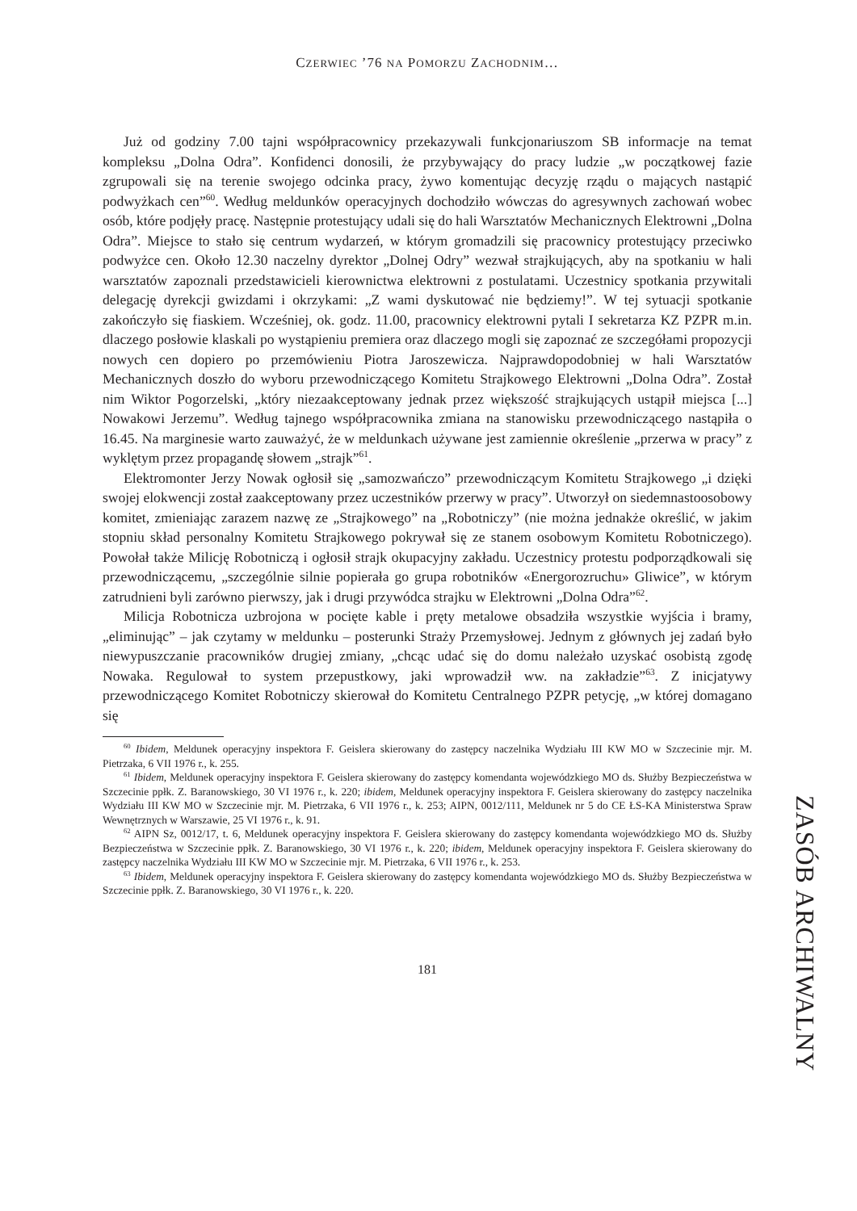CZERWIEC ’76 NA POMORZU ZACHODNIM…
Już od godziny 7.00 tajni współpracownicy przekazywali funkcjonariuszom SB informacje na temat kompleksu „Dolna Odra”. Konfidenci donosili, że przybywający do pracy ludzie „w początkowej fazie zgrupowali się na terenie swojego odcinka pracy, żywo komentując decyzję rządu o mających nastąpić podwyżkach cen”<sup>60</sup>. Według meldunków operacyjnych dochodziło wówczas do agresywnych zachowań wobec osób, które podjęły pracę. Następnie protestujący udali się do hali Warsztatów Mechanicznych Elektrowni „Dolna Odra”. Miejsce to stało się centrum wydarzeń, w którym gromadzili się pracownicy protestujący przeciwko podwyżce cen. Około 12.30 naczelny dyrektor „Dolnej Odry” wezwał strajkujących, aby na spotkaniu w hali warsztatów zapoznali przedstawicieli kierownictwa elektrowni z postulatami. Uczestnicy spotkania przywitali delegację dyrekcji gwizdami i okrzykami: „Z wami dyskutować nie będziemy!”. W tej sytuacji spotkanie zakończyło się fiaskiem. Wcześniej, ok. godz. 11.00, pracownicy elektrowni pytali I sekretarza KZ PZPR m.in. dlaczego posłowie klaskali po wystąpieniu premiera oraz dlaczego mogli się zapoznać ze szczegółami propozycji nowych cen dopiero po przemówieniu Piotra Jaroszewicza. Najprawdopodobniej w hali Warsztatów Mechanicznych doszło do wyboru przewodniczącego Komitetu Strajkowego Elektrowni „Dolna Odra”. Został nim Wiktor Pogorzelski, „który niezaakceptowany jednak przez większość strajkujących ustąpił miejsca [...] Nowakowi Jerzemu”. Według tajnego współpracownika zmiana na stanowisku przewodniczącego nastąpiła o 16.45. Na marginesie warto zauważyć, że w meldunkach używane jest zamiennie określenie „przerwa w pracy” z wyklętym przez propagandę słowem „strajk”<sup>61</sup>.
Elektromonter Jerzy Nowak ogłosił się „samozwańczo” przewodniczącym Komitetu Strajkowego „i dzięki swojej elokwencji został zaakceptowany przez uczestników przerwy w pracy”. Utworzył on siedemnastoosobowy komitet, zmieniając zarazem nazwę ze „Strajkowego” na „Robotniczy” (nie można jednakże określić, w jakim stopniu skład personalny Komitetu Strajkowego pokrywał się ze stanem osobowym Komitetu Robotniczego). Powołał także Milicję Robotniczą i ogłosił strajk okupacyjny zakładu. Uczestnicy protestu podporządkowali się przewodniczącemu, „szczególnie silnie popierała go grupa robotników «Energorozruchu» Gliwice”, w którym zatrudnieni byli zarówno pierwszy, jak i drugi przywódca strajku w Elektrowni „Dolna Odra”<sup>62</sup>.
Milicja Robotnicza uzbrojona w pocięte kable i pręty metalowe obsadziła wszystkie wyjścia i bramy, „eliminując” – jak czytamy w meldunku – posterunki Straży Przemysłowej. Jednym z głównych jej zadań było niewypuszczanie pracowników drugiej zmiany, „chcąc udać się do domu należało uzyskać osobistą zgodę Nowaka. Regulował to system przepustkowy, jaki wprowadził ww. na zakładzie”<sup>63</sup>. Z inicjatywy przewodniczącego Komitet Robotniczy skierował do Komitetu Centralnego PZPR petycję, „w której domagano się
<sup>60</sup> Ibidem, Meldunek operacyjny inspektora F. Geislera skierowany do zastępcy naczelnika Wydziału III KW MO w Szczecinie mjr. M. Pietrzaka, 6 VII 1976 r., k. 255.
<sup>61</sup> Ibidem, Meldunek operacyjny inspektora F. Geislera skierowany do zastępcy komendanta wojewódzkiego MO ds. Służby Bezpieczeństwa w Szczecinie ppłk. Z. Baranowskiego, 30 VI 1976 r., k. 220; ibidem, Meldunek operacyjny inspektora F. Geislera skierowany do zastępcy naczelnika Wydziału III KW MO w Szczecinie mjr. M. Pietrzaka, 6 VII 1976 r., k. 253; AIPN, 0012/111, Meldunek nr 5 do CE ŁS-KA Ministerstwa Spraw Wewnętrznych w Warszawie, 25 VI 1976 r., k. 91.
<sup>62</sup> AIPN Sz, 0012/17, t. 6, Meldunek operacyjny inspektora F. Geislera skierowany do zastępcy komendanta wojewódzkiego MO ds. Służby Bezpieczeństwa w Szczecinie ppłk. Z. Baranowskiego, 30 VI 1976 r., k. 220; ibidem, Meldunek operacyjny inspektora F. Geislera skierowany do zastępcy naczelnika Wydziału III KW MO w Szczecinie mjr. M. Pietrzaka, 6 VII 1976 r., k. 253.
<sup>63</sup> Ibidem, Meldunek operacyjny inspektora F. Geislera skierowany do zastępcy komendanta wojewódzkiego MO ds. Służby Bezpieczeństwa w Szczecinie ppłk. Z. Baranowskiego, 30 VI 1976 r., k. 220.
181
ZASÓB ARCHIWALNY